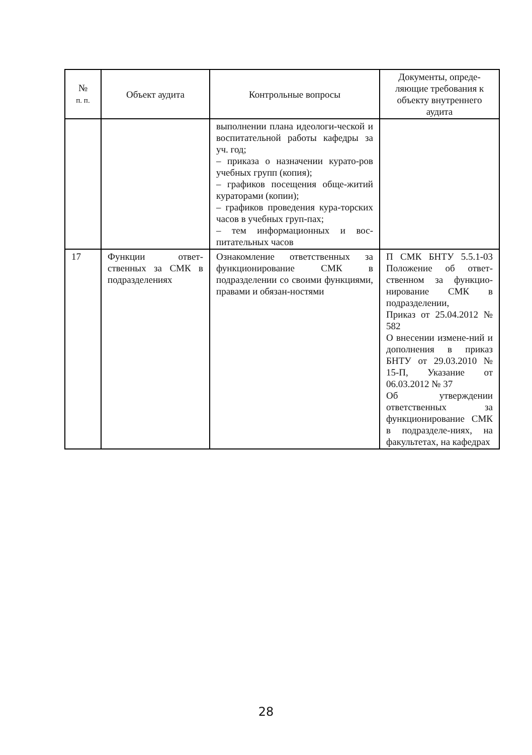| № п. п. | Объект аудита | Контрольные вопросы | Документы, опреде-ляющие требования к объекту внутреннего аудита |
| --- | --- | --- | --- |
| | | выполнении плана идеологи-ческой и воспитательной работы кафедры за уч. год; – приказа о назначении курато-ров учебных групп (копия); – графиков посещения обще-житий кураторами (копии); – графиков проведения кура-торских часов в учебных груп-пах; – тем информационных и вос-питательных часов | |
| 17 | Функции ответ-ственных за СМК в подразделениях | Ознакомление ответственных за функционирование СМК в подразделении со своими функциями, правами и обязан-ностями | П СМК БНТУ 5.5.1-03 Положение об ответ-ственном за функцио-нирование СМК в подразделении, Приказ от 25.04.2012 № 582 О внесении измене-ний и дополнения в приказ БНТУ от 29.03.2010 № 15-П, Указание от 06.03.2012 № 37 Об утверждении ответственных за функционирование СМК в подразделе-ниях, на факультетах, на кафедрах |
28